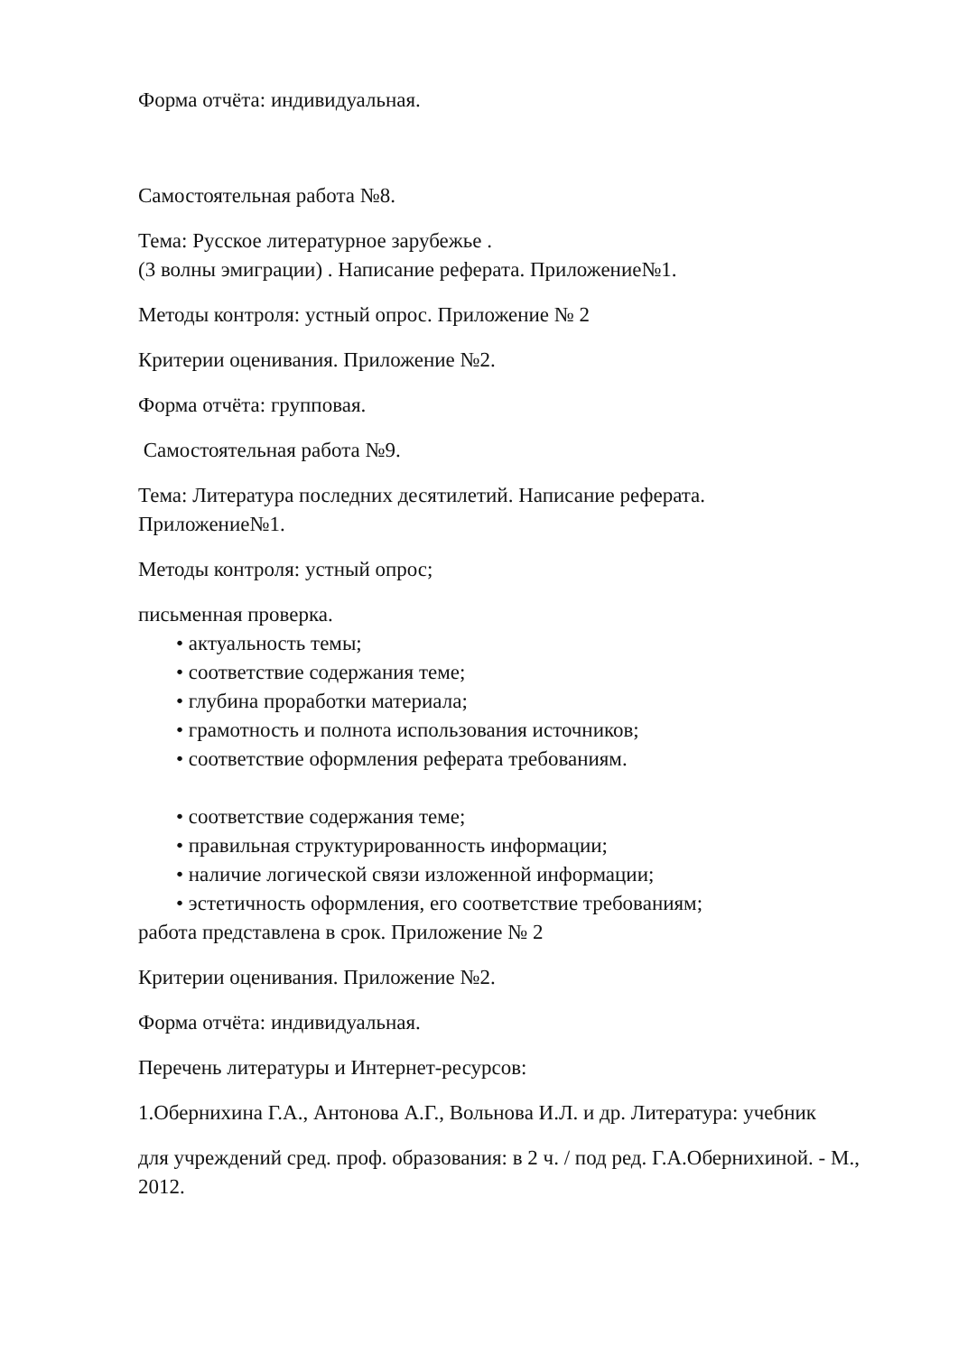Форма отчёта: индивидуальная.
Самостоятельная работа №8.
Тема: Русское литературное зарубежье .
(3 волны эмиграции) . Написание реферата. Приложение№1.
Методы контроля: устный опрос. Приложение № 2
Критерии оценивания. Приложение №2.
Форма отчёта: групповая.
Самостоятельная работа №9.
Тема: Литература последних десятилетий. Написание реферата.
Приложение№1.
Методы контроля: устный опрос;
письменная проверка.
• актуальность темы;
• соответствие содержания теме;
• глубина проработки материала;
• грамотность и полнота использования источников;
• соответствие оформления реферата требованиям.
• соответствие содержания теме;
• правильная структурированность информации;
• наличие логической связи изложенной информации;
• эстетичность оформления, его соответствие требованиям;
работа представлена в срок. Приложение № 2
Критерии оценивания. Приложение №2.
Форма отчёта: индивидуальная.
Перечень литературы и Интернет-ресурсов:
1.Обернихина Г.А., Антонова А.Г., Вольнова И.Л. и др. Литература: учебник
для учреждений сред. проф. образования: в 2 ч. / под ред. Г.А.Обернихиной. - М., 2012.